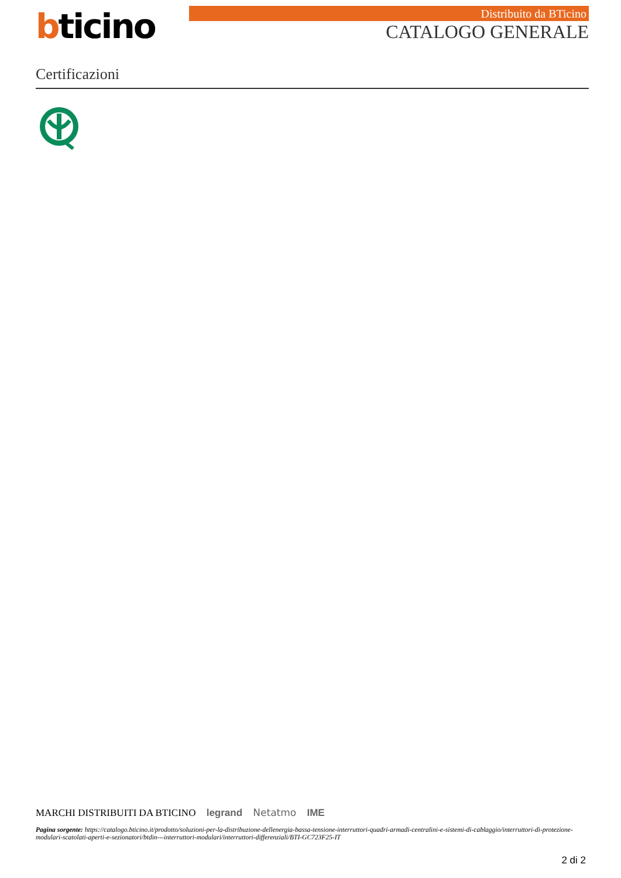bticino Distribuito da BTicino
CATALOGO GENERALE
Certificazioni
MARCHI DISTRIBUITI DA BTICINO legrand Netatmo IME
Pagina sorgente: https://catalogo.bticino.it/prodotto/soluzioni-per-la-distribuzione-dellenergia-bassa-tensione-interruttori-quadri-armadi-centralini-e-sistemi-di-cablaggio/interruttori-di-protezione-modulari-scatolati-aperti-e-sezionatori/btdin---interruttori-modulari/interruttori-differenziali/BTI-GC723F25-IT
2 di 2